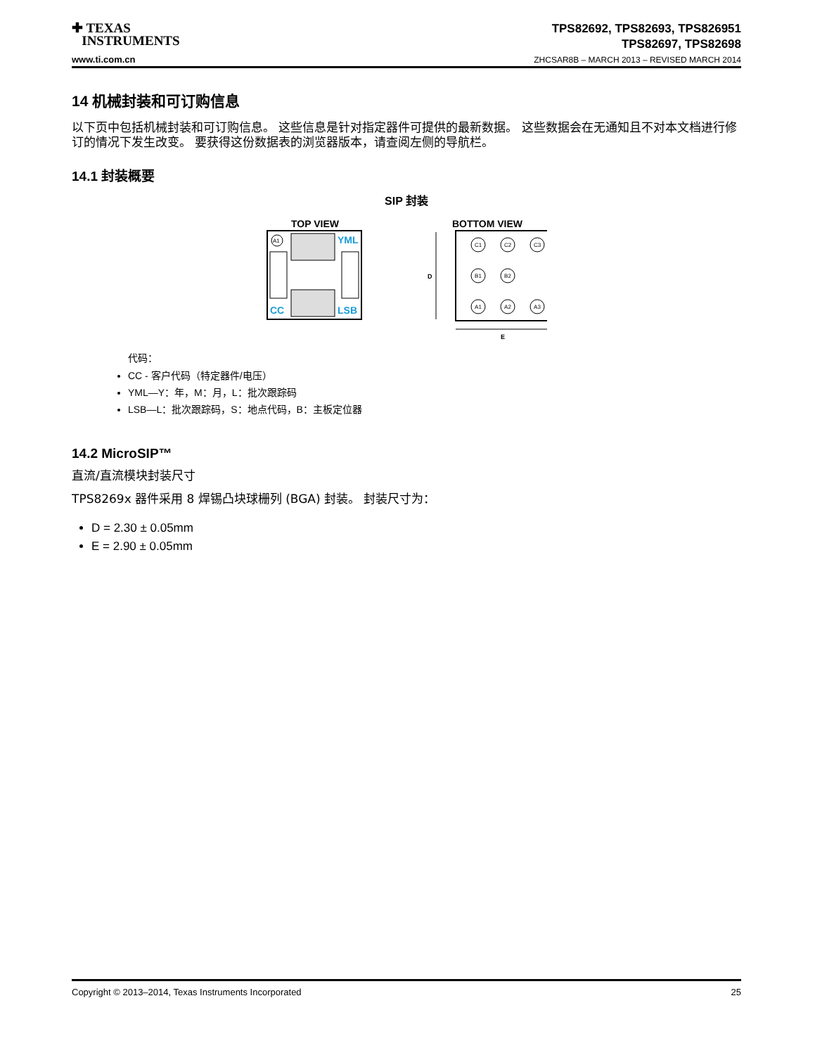✚ TEXAS
INSTRUMENTS
www.ti.com.cn
TPS82692, TPS82693, TPS826951
TPS82697, TPS82698
ZHCSAR8B – MARCH 2013 – REVISED MARCH 2014
14 机械封装和可订购信息
以下页中包括机械封装和可订购信息。 这些信息是针对指定器件可提供的最新数据。 这些数据会在无通知且不对本文档进行修订的情况下发生改变。 要获得这份数据表的浏览器版本，请查阅左侧的导航栏。
14.1 封装概要
SIP 封装
TOP VIEW
A1
YML
CC
LSB
BOTTOM VIEW
D
C1
C2
C3
B1
B2
A1
A2
A3
E
代码：
CC - 客户代码（特定器件/电压）
YML—Y：年，M：月，L：批次跟踪码
LSB—L：批次跟踪码，S：地点代码，B：主板定位器
14.2 MicroSIP™
直流/直流模块封装尺寸
TPS8269x 器件采用 8 焊锡凸块球栅列 (BGA) 封装。 封装尺寸为：
D = 2.30 ± 0.05mm
E = 2.90 ± 0.05mm
Copyright © 2013–2014, Texas Instruments Incorporated 25